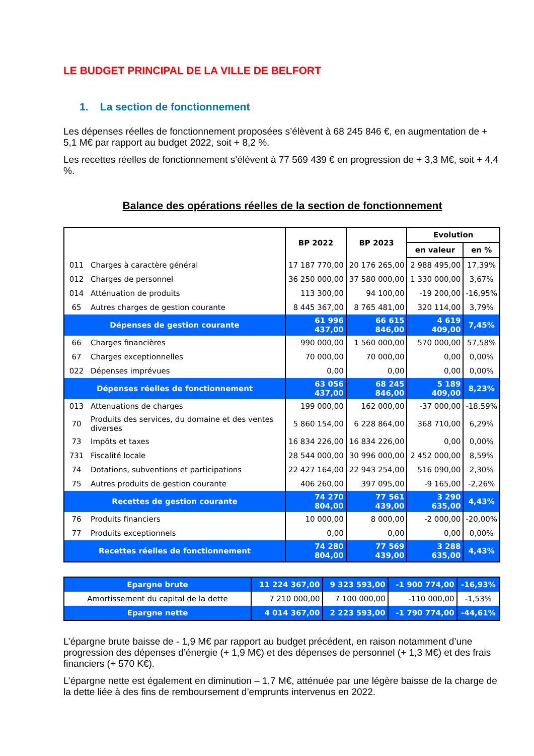LE BUDGET PRINCIPAL DE LA VILLE DE BELFORT
1. La section de fonctionnement
Les dépenses réelles de fonctionnement proposées s’élèvent à 68 245 846 €, en augmentation de + 5,1 M€ par rapport au budget 2022, soit + 8,2 %.
Les recettes réelles de fonctionnement s’élèvent à 77 569 439 € en progression de + 3,3 M€, soit + 4,4 %.
Balance des opérations réelles de la section de fonctionnement
| | | BP 2022 | BP 2023 | Evolution | |
| --- | --- | --- | --- | --- | --- |
| | | | | en valeur | en % |
| 011 | Charges à caractère général | 17 187 770,00 | 20 176 265,00 | 2 988 495,00 | 17,39% |
| 012 | Charges de personnel | 36 250 000,00 | 37 580 000,00 | 1 330 000,00 | 3,67% |
| 014 | Atténuation de produits | 113 300,00 | 94 100,00 | -19 200,00 | -16,95% |
| 65 | Autres charges de gestion courante | 8 445 367,00 | 8 765 481,00 | 320 114,00 | 3,79% |
| Dépenses de gestion courante | | 61 996 437,00 | 66 615 846,00 | 4 619 409,00 | 7,45% |
| 66 | Charges financières | 990 000,00 | 1 560 000,00 | 570 000,00 | 57,58% |
| 67 | Charges exceptionnelles | 70 000,00 | 70 000,00 | 0,00 | 0,00% |
| 022 | Dépenses imprévues | 0,00 | 0,00 | 0,00 | 0,00% |
| Dépenses réelles de fonctionnement | | 63 056 437,00 | 68 245 846,00 | 5 189 409,00 | 8,23% |
| 013 | Attenuations de charges | 199 000,00 | 162 000,00 | -37 000,00 | -18,59% |
| 70 | Produits des services, du domaine et des ventes diverses | 5 860 154,00 | 6 228 864,00 | 368 710,00 | 6,29% |
| 73 | Impôts et taxes | 16 834 226,00 | 16 834 226,00 | 0,00 | 0,00% |
| 731 | Fiscalité locale | 28 544 000,00 | 30 996 000,00 | 2 452 000,00 | 8,59% |
| 74 | Dotations, subventions et participations | 22 427 164,00 | 22 943 254,00 | 516 090,00 | 2,30% |
| 75 | Autres produits de gestion courante | 406 260,00 | 397 095,00 | -9 165,00 | -2,26% |
| Recettes de gestion courante | | 74 270 804,00 | 77 561 439,00 | 3 290 635,00 | 4,43% |
| 76 | Produits financiers | 10 000,00 | 8 000,00 | -2 000,00 | -20,00% |
| 77 | Produits exceptionnels | 0,00 | 0,00 | 0,00 | 0,00% |
| Recettes réelles de fonctionnement | | 74 280 804,00 | 77 569 439,00 | 3 288 635,00 | 4,43% |
| Epargne brute | 11 224 367,00 | 9 323 593,00 | -1 900 774,00 | -16,93% |
| Amortissement du capital de la dette | 7 210 000,00 | 7 100 000,00 | -110 000,00 | -1,53% |
| Epargne nette | 4 014 367,00 | 2 223 593,00 | -1 790 774,00 | -44,61% |
L’épargne brute baisse de - 1,9 M€ par rapport au budget précédent, en raison notamment d’une progression des dépenses d’énergie (+ 1,9 M€) et des dépenses de personnel (+ 1,3 M€) et des frais financiers (+ 570 K€).
L’épargne nette est également en diminution – 1,7 M€, atténuée par une légère baisse de la charge de la dette liée à des fins de remboursement d’emprunts intervenus en 2022.